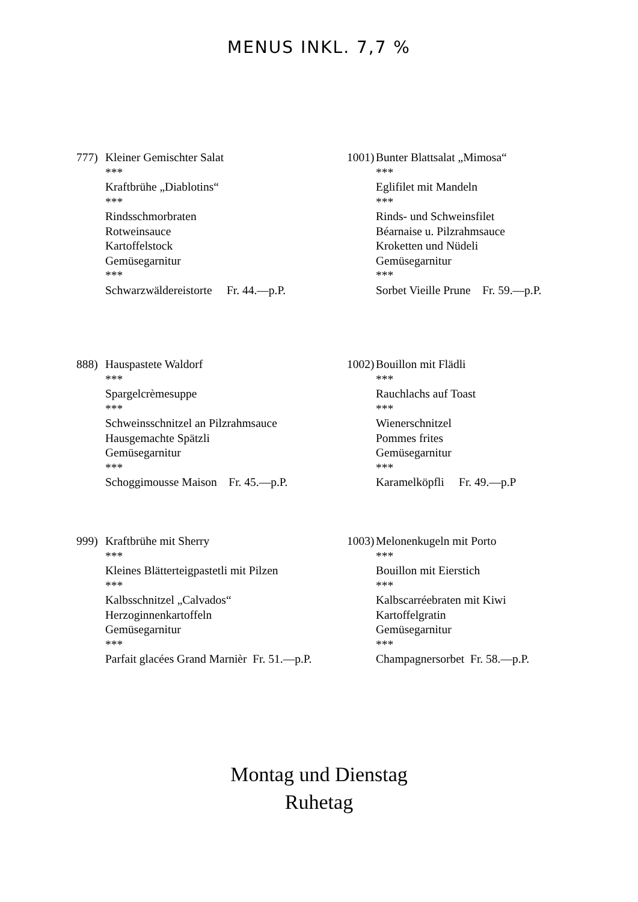MENUS INKL. 7,7 %
777) Kleiner Gemischter Salat
***
Kraftbrühe „Diablotins“
***
Rindsschmorbraten
Rotweinsauce
Kartoffelstock
Gemüsegarnitur
***
Schwarzwäldereistorte Fr. 44.—p.P.
1001)
Bunter Blattsalat „Mimosa“
***
Eglifilet mit Mandeln
***
Rinds- und Schweinsfilet
Béarnaise u. Pilzrahmsauce
Kroketten und Nüdeli
Gemüsegarnitur
***
Sorbet Vieille Prune Fr. 59.—p.P.
888) Hauspastete Waldorf
***
Spargelcrèmesuppe
***
Schweinsschnitzel an Pilzrahmsauce
Hausgemachte Spätzli
Gemüsegarnitur
***
Schoggimousse Maison Fr. 45.—p.P.
1002)
Bouillon mit Flädli
***
Rauchlachs auf Toast
***
Wienerschnitzel
Pommes frites
Gemüsegarnitur
***
Karamelköpfli Fr. 49.—p.P
999) Kraftbrühe mit Sherry
***
Kleines Blätterteigpastetli mit Pilzen
***
Kalbsschnitzel „Calvados“
Herzoginnenkartoffeln
Gemüsegarnitur
***
Parfait glacées Grand Marnièr Fr. 51.—p.P.
1003)
Melonenkugeln mit Porto
***
Bouillon mit Eierstich
***
Kalbscarréebraten mit Kiwi
Kartoffelgratin
Gemüsegarnitur
***
Champagnersorbet Fr. 58.—p.P.
Montag und Dienstag
Ruhetag